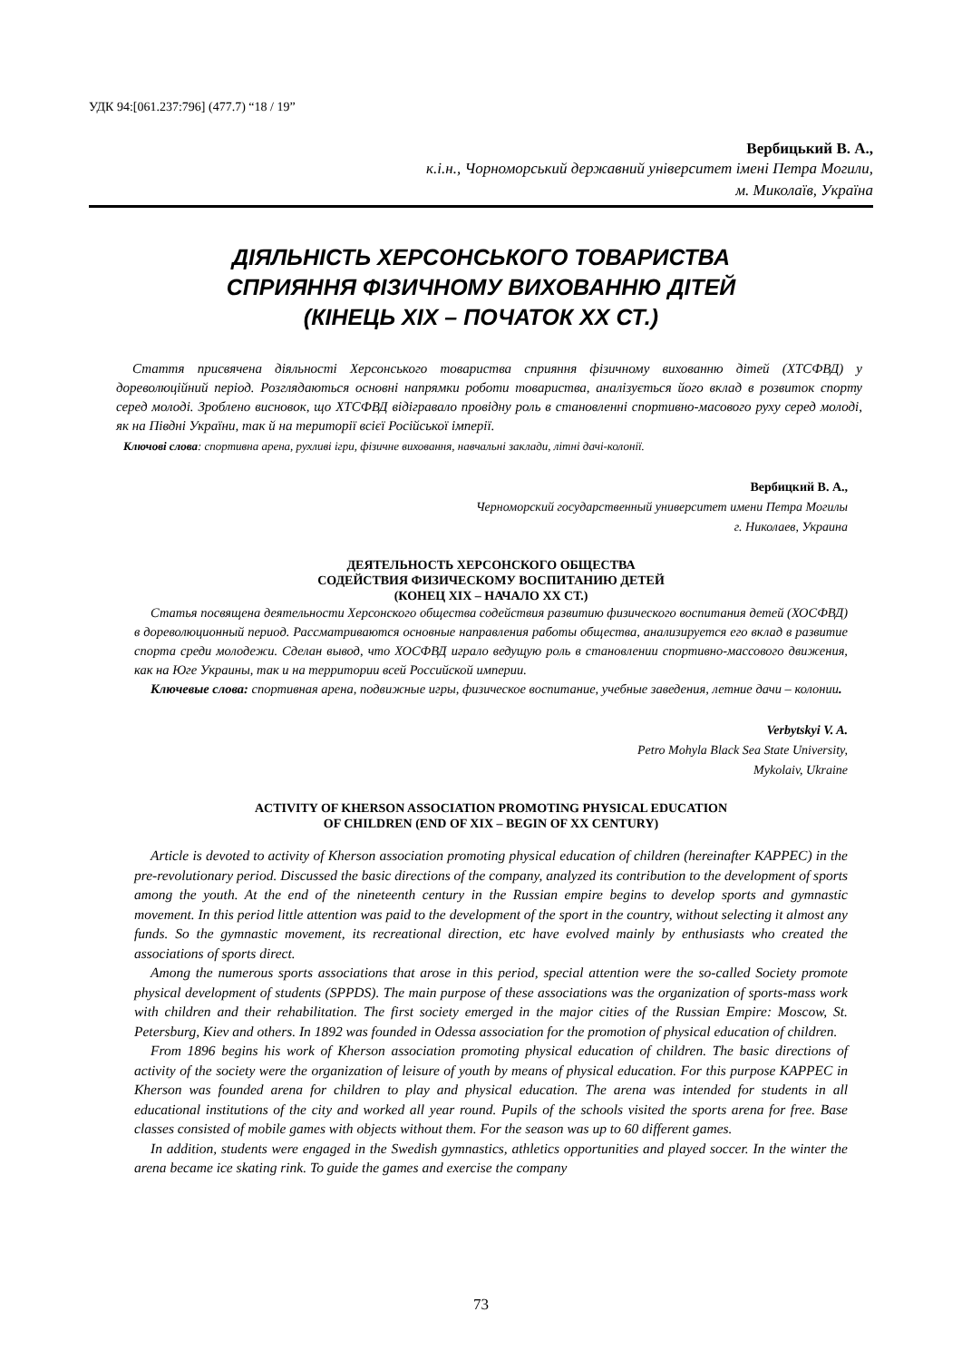УДК 94:[061.237:796] (477.7) “18 / 19”
Вербицький В. А.,
к.і.н., Чорноморський державний університет імені Петра Могили,
м. Миколаїв, Україна
ДІЯЛЬНІСТЬ ХЕРСОНСЬКОГО ТОВАРИСТВА
СПРИЯННЯ ФІЗИЧНОМУ ВИХОВАННЮ ДІТЕЙ
(КІНЕЦЬ ХІХ – ПОЧАТОК ХХ СТ.)
Стаття присвячена діяльності Херсонського товариства сприяння фізичному вихованню дітей (ХТСФВД) у дореволюційний період. Розглядаються основні напрямки роботи товариства, аналізується його вклад в розвиток спорту серед молоді. Зроблено висновок, що ХТСФВД відігравало провідну роль в становленні спортивно-масового руху серед молоді, як на Півдні України, так й на території всієї Російської імперії.
Ключові слова: спортивна арена, рухливі ігри, фізичне виховання, навчальні заклади, літні дачі-колонії.
Вербицкий В. А.,
Черноморский государственный университет имени Петра Могилы
г. Николаев, Украина
ДЕЯТЕЛЬНОСТЬ ХЕРСОНСКОГО ОБЩЕСТВА
СОДЕЙСТВИЯ ФИЗИЧЕСКОМУ ВОСПИТАНИЮ ДЕТЕЙ
(КОНЕЦ XIX – НАЧАЛО ХХ СТ.)
Статья посвящена деятельности Херсонского общества содействия развитию физического воспитания детей (ХОСФВД) в дореволюционный период. Рассматриваются основные направления работы общества, анализируется его вклад в развитие спорта среди молодежи. Сделан вывод, что ХОСФВД играло ведущую роль в становлении спортивно-массового движения, как на Юге Украины, так и на территории всей Российской империи.
Ключевые слова: спортивная арена, подвижные игры, физическое воспитание, учебные заведения, летние дачи – колонии.
Verbytskyi V. A.
Petro Mohyla Black Sea State University,
Mykolaiv, Ukraine
ACTIVITY OF KHERSON ASSOCIATION PROMOTING PHYSICAL EDUCATION
OF CHILDREN (END OF XIX – BEGIN OF XX CENTURY)
Article is devoted to activity of Kherson association promoting physical education of children (hereinafter KAPPEC) in the pre-revolutionary period. Discussed the basic directions of the company, analyzed its contribution to the development of sports among the youth. At the end of the nineteenth century in the Russian empire begins to develop sports and gymnastic movement. In this period little attention was paid to the development of the sport in the country, without selecting it almost any funds. So the gymnastic movement, its recreational direction, etc have evolved mainly by enthusiasts who created the associations of sports direct.
Among the numerous sports associations that arose in this period, special attention were the so-called Society promote physical development of students (SPPDS). The main purpose of these associations was the organization of sports-mass work with children and their rehabilitation. The first society emerged in the major cities of the Russian Empire: Moscow, St. Petersburg, Kiev and others. In 1892 was founded in Odessa association for the promotion of physical education of children.
From 1896 begins his work of Kherson association promoting physical education of children. The basic directions of activity of the society were the organization of leisure of youth by means of physical education. For this purpose KAPPEC in Kherson was founded arena for children to play and physical education. The arena was intended for students in all educational institutions of the city and worked all year round. Pupils of the schools visited the sports arena for free. Base classes consisted of mobile games with objects without them. For the season was up to 60 different games.
In addition, students were engaged in the Swedish gymnastics, athletics opportunities and played soccer. In the winter the arena became ice skating rink. To guide the games and exercise the company
73